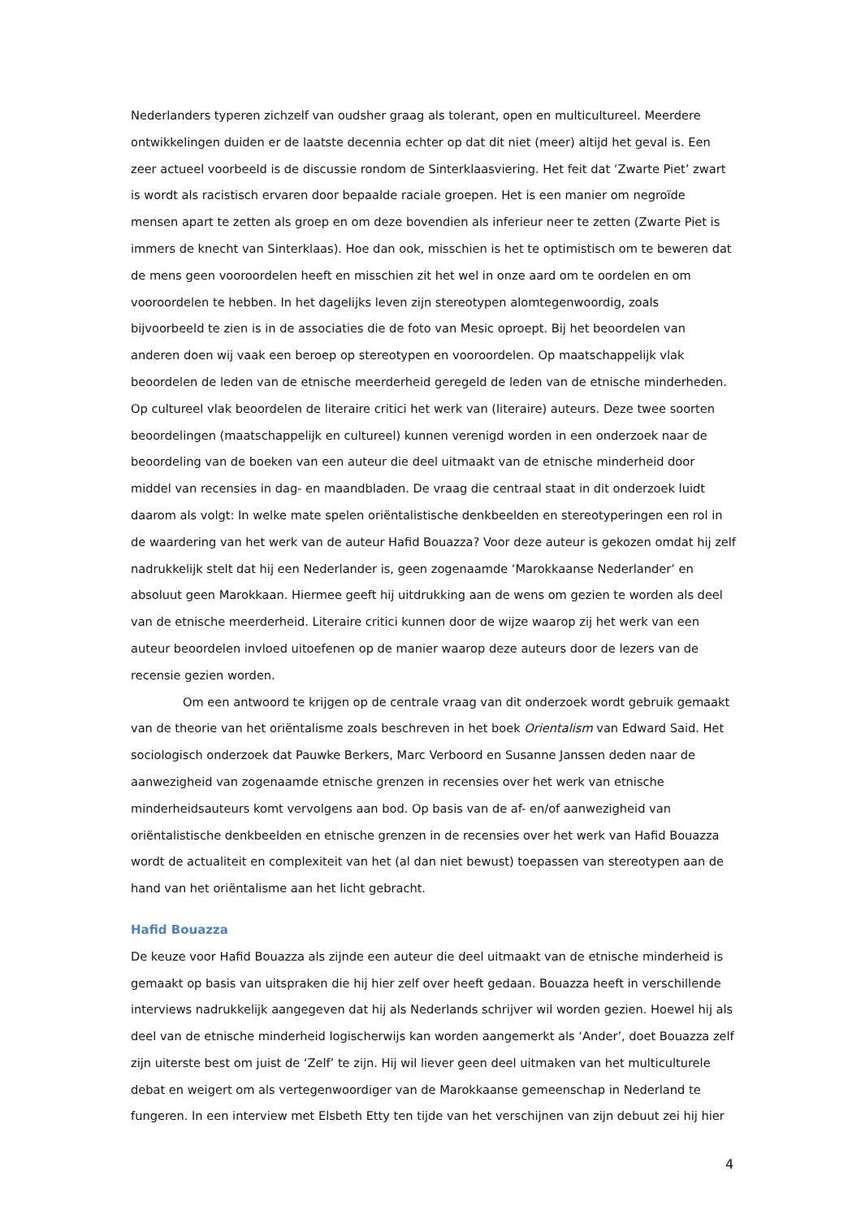Nederlanders typeren zichzelf van oudsher graag als tolerant, open en multicultureel. Meerdere ontwikkelingen duiden er de laatste decennia echter op dat dit niet (meer) altijd het geval is. Een zeer actueel voorbeeld is de discussie rondom de Sinterklaasviering. Het feit dat ‘Zwarte Piet’ zwart is wordt als racistisch ervaren door bepaalde raciale groepen. Het is een manier om negroïde mensen apart te zetten als groep en om deze bovendien als inferieur neer te zetten (Zwarte Piet is immers de knecht van Sinterklaas). Hoe dan ook, misschien is het te optimistisch om te beweren dat de mens geen vooroordelen heeft en misschien zit het wel in onze aard om te oordelen en om vooroordelen te hebben. In het dagelijks leven zijn stereotypen alomtegenwoordig, zoals bijvoorbeeld te zien is in de associaties die de foto van Mesic oproept. Bij het beoordelen van anderen doen wij vaak een beroep op stereotypen en vooroordelen. Op maatschappelijk vlak beoordelen de leden van de etnische meerderheid geregeld de leden van de etnische minderheden. Op cultureel vlak beoordelen de literaire critici het werk van (literaire) auteurs. Deze twee soorten beoordelingen (maatschappelijk en cultureel) kunnen verenigd worden in een onderzoek naar de beoordeling van de boeken van een auteur die deel uitmaakt van de etnische minderheid door middel van recensies in dag- en maandbladen. De vraag die centraal staat in dit onderzoek luidt daarom als volgt: In welke mate spelen oriëntalistische denkbeelden en stereotyperingen een rol in de waardering van het werk van de auteur Hafid Bouazza? Voor deze auteur is gekozen omdat hij zelf nadrukkelijk stelt dat hij een Nederlander is, geen zogenaamde ‘Marokkaanse Nederlander’ en absoluut geen Marokkaan. Hiermee geeft hij uitdrukking aan de wens om gezien te worden als deel van de etnische meerderheid. Literaire critici kunnen door de wijze waarop zij het werk van een auteur beoordelen invloed uitoefenen op de manier waarop deze auteurs door de lezers van de recensie gezien worden.
Om een antwoord te krijgen op de centrale vraag van dit onderzoek wordt gebruik gemaakt van de theorie van het oriëntalisme zoals beschreven in het boek Orientalism van Edward Said. Het sociologisch onderzoek dat Pauwke Berkers, Marc Verboord en Susanne Janssen deden naar de aanwezigheid van zogenaamde etnische grenzen in recensies over het werk van etnische minderheidsauteurs komt vervolgens aan bod. Op basis van de af- en/of aanwezigheid van oriëntalistische denkbeelden en etnische grenzen in de recensies over het werk van Hafid Bouazza wordt de actualiteit en complexiteit van het (al dan niet bewust) toepassen van stereotypen aan de hand van het oriëntalisme aan het licht gebracht.
Hafid Bouazza
De keuze voor Hafid Bouazza als zijnde een auteur die deel uitmaakt van de etnische minderheid is gemaakt op basis van uitspraken die hij hier zelf over heeft gedaan. Bouazza heeft in verschillende interviews nadrukkelijk aangegeven dat hij als Nederlands schrijver wil worden gezien. Hoewel hij als deel van de etnische minderheid logischerwijs kan worden aangemerkt als ‘Ander’, doet Bouazza zelf zijn uiterste best om juist de ‘Zelf’ te zijn. Hij wil liever geen deel uitmaken van het multiculturele debat en weigert om als vertegenwoordiger van de Marokkaanse gemeenschap in Nederland te fungeren. In een interview met Elsbeth Etty ten tijde van het verschijnen van zijn debuut zei hij hier
4